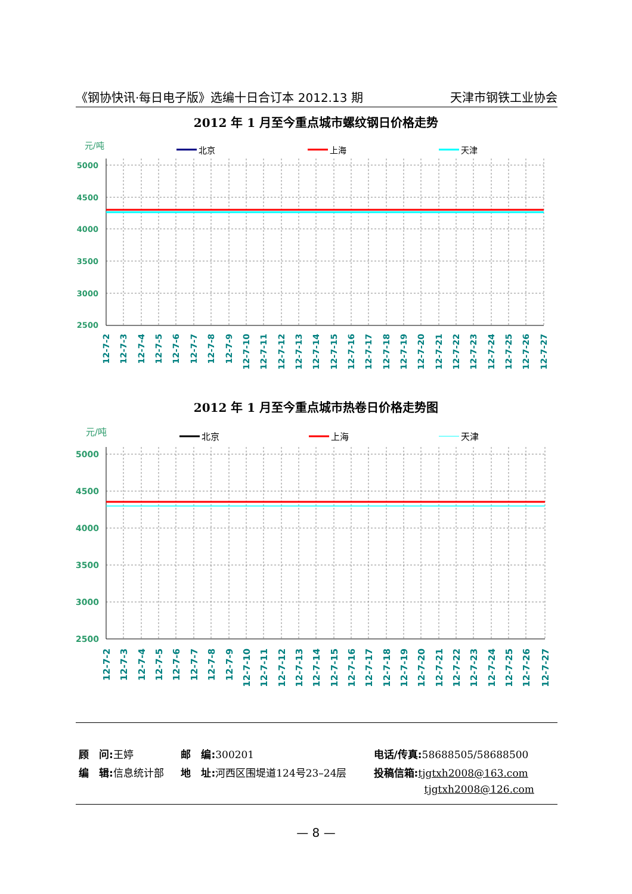《钢协快讯·每日电子版》选编十日合订本 2012.13 期 天津市钢铁工业协会
2012 年 1 月至今重点城市螺纹钢日价格走势
元/吨
北京
上海
天津
5000
4500
4000
3500
3000
2500
12-7-2
12-7-3
12-7-4
12-7-5
12-7-6
12-7-7
12-7-8
12-7-9
12-7-10
12-7-11
12-7-12
12-7-13
12-7-14
12-7-15
12-7-16
12-7-17
12-7-18
12-7-19
12-7-20
12-7-21
12-7-22
12-7-23
12-7-24
12-7-25
12-7-26
12-7-27
2012 年 1 月至今重点城市热卷日价格走势图
元/吨
北京
上海
天津
5000
4500
4000
3500
3000
2500
12-7-2
12-7-3
12-7-4
12-7-5
12-7-6
12-7-7
12-7-8
12-7-9
12-7-10
12-7-11
12-7-12
12-7-13
12-7-14
12-7-15
12-7-16
12-7-17
12-7-18
12-7-19
12-7-20
12-7-21
12-7-22
12-7-23
12-7-24
12-7-25
12-7-26
12-7-27
| 顾 问: 王婷 | 邮 编: 300201 | 电话/传真: 58688505/58688500 |
| 编 辑: 信息统计部 | 地 址: 河西区围堤道124号23–24层 | 投稿信箱: tjgtxh2008@163.com |
| | | tjgtxh2008@126.com |
— 8 —